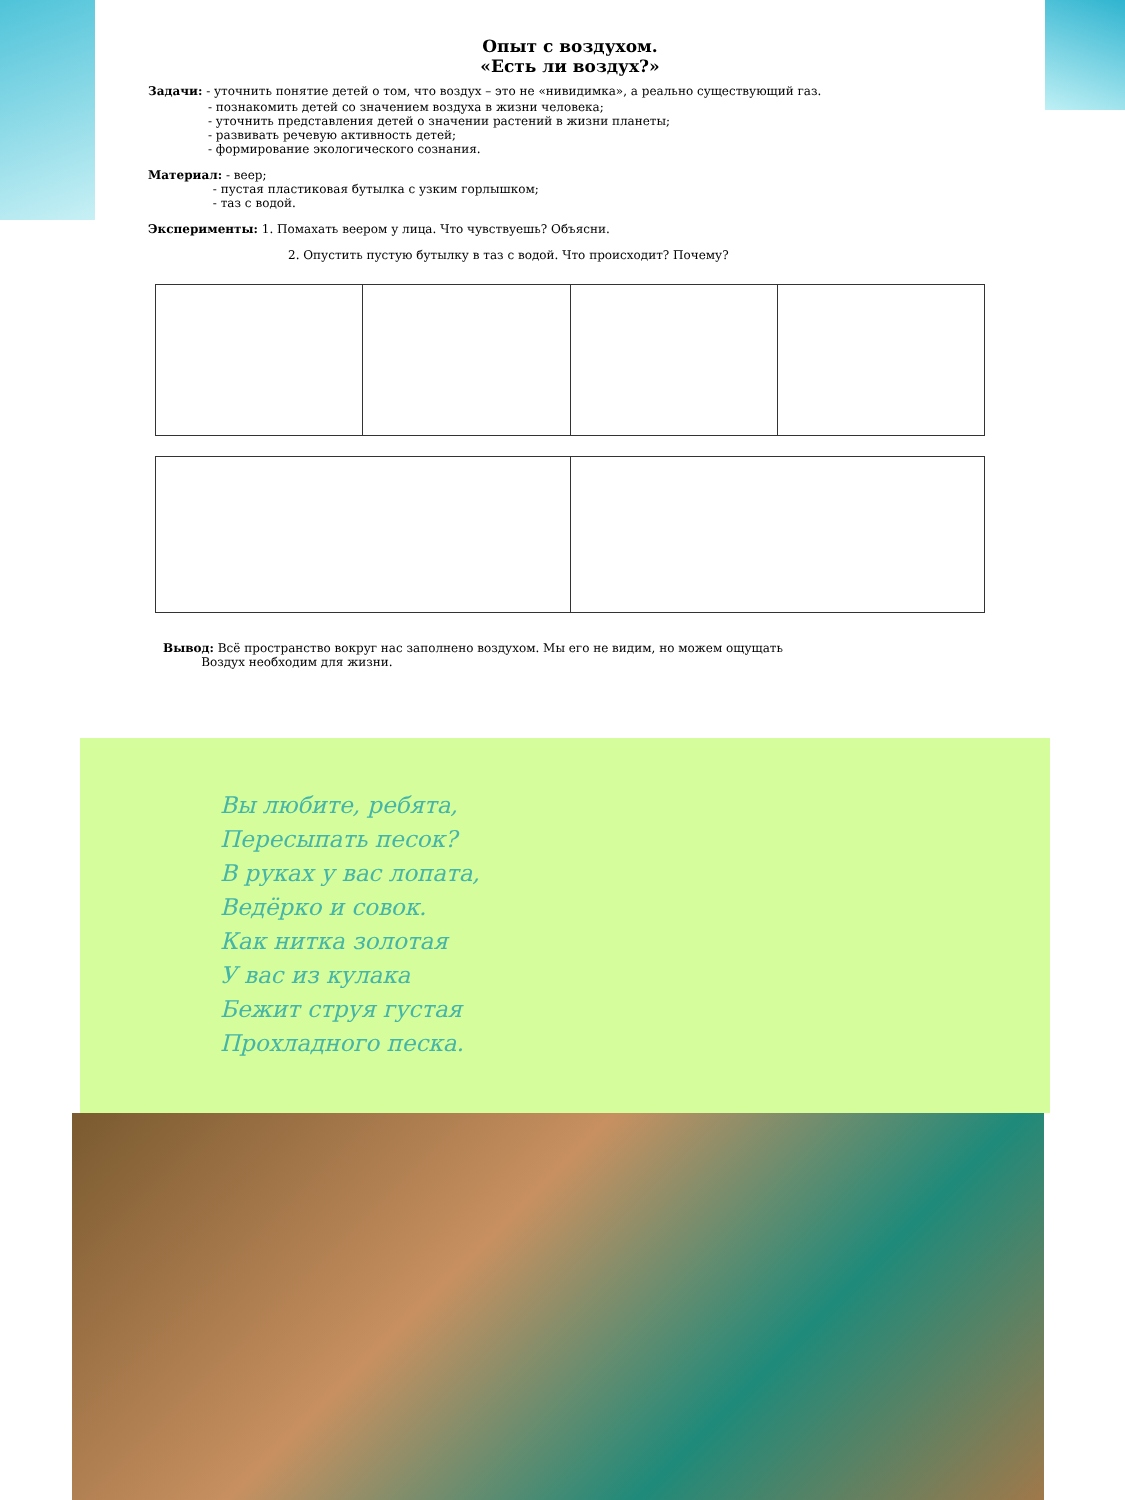Опыт с воздухом.
«Есть ли воздух?»
Задачи: - уточнить понятие детей о том, что воздух – это не «нивидимка», а реально существующий газ.
- познакомить детей со значением воздуха в жизни человека;
- уточнить представления детей о значении растений в жизни планеты;
- развивать речевую активность детей;
- формирование экологического сознания.
Материал: - веер;
- пустая пластиковая бутылка с узким горлышком;
- таз с водой.
Эксперименты: 1. Помахать веером у лица. Что чувствуешь? Объясни.
2. Опустить пустую бутылку в таз с водой. Что происходит? Почему?
Вывод: Всё пространство вокруг нас заполнено воздухом. Мы его не видим, но можем ощущать
Воздух необходим для жизни.
Вы любите, ребята,
Пересыпать песок?
В руках у вас лопата,
Ведёрко и совок.
Как нитка золотая
У вас из кулака
Бежит струя густая
Прохладного песка.